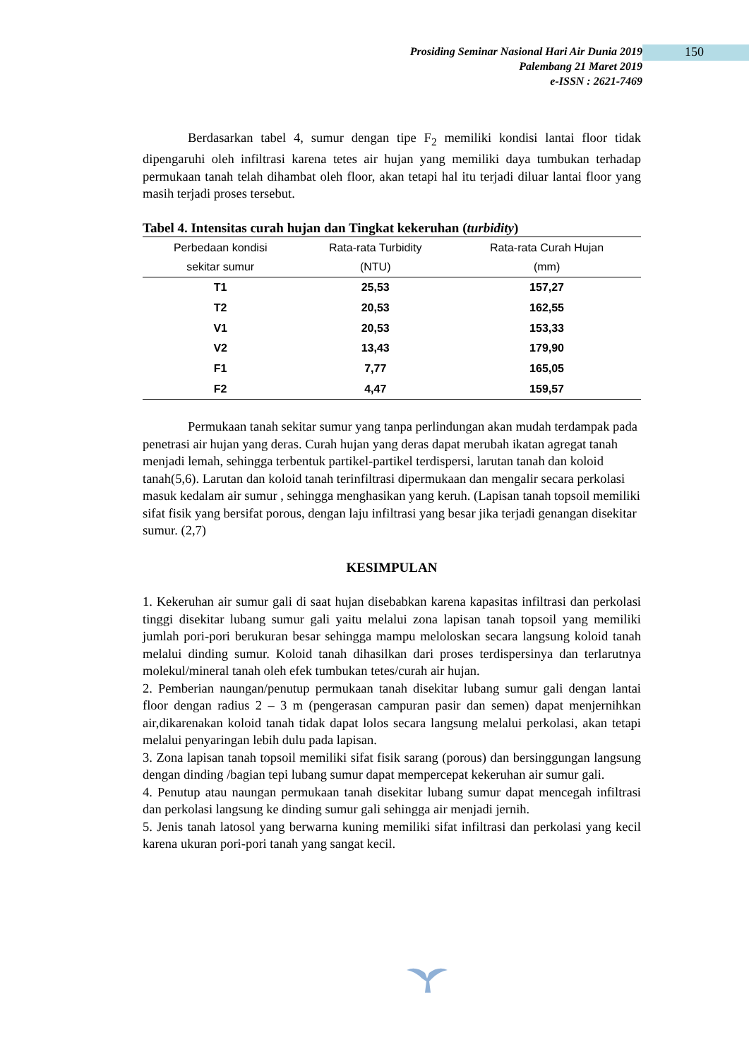Prosiding Seminar Nasional Hari Air Dunia 2019
Palembang 21 Maret 2019
e-ISSN : 2621-7469
150
Berdasarkan tabel 4, sumur dengan tipe F<sub>2</sub> memiliki kondisi lantai floor tidak dipengaruhi oleh infiltrasi karena tetes air hujan yang memiliki daya tumbukan terhadap permukaan tanah telah dihambat oleh floor, akan tetapi hal itu terjadi diluar lantai floor yang masih terjadi proses tersebut.
Tabel 4. Intensitas curah hujan dan Tingkat kekeruhan (turbidity)
| Perbedaan kondisi sekitar sumur | Rata-rata Turbidity (NTU) | Rata-rata Curah Hujan (mm) |
| --- | --- | --- |
| T1 | 25,53 | 157,27 |
| T2 | 20,53 | 162,55 |
| V1 | 20,53 | 153,33 |
| V2 | 13,43 | 179,90 |
| F1 | 7,77 | 165,05 |
| F2 | 4,47 | 159,57 |
Permukaan tanah sekitar sumur yang tanpa perlindungan akan mudah terdampak pada penetrasi air hujan yang deras. Curah hujan yang deras dapat merubah ikatan agregat tanah menjadi lemah, sehingga terbentuk partikel-partikel terdispersi, larutan tanah dan koloid tanah(5,6). Larutan dan koloid tanah terinfiltrasi dipermukaan dan mengalir secara perkolasi masuk kedalam air sumur , sehingga menghasikan yang keruh. (Lapisan tanah topsoil memiliki sifat fisik yang bersifat porous, dengan laju infiltrasi yang besar jika terjadi genangan disekitar sumur. (2,7)
KESIMPULAN
1. Kekeruhan air sumur gali di saat hujan disebabkan karena kapasitas infiltrasi dan perkolasi tinggi disekitar lubang sumur gali yaitu melalui zona lapisan tanah topsoil yang memiliki jumlah pori-pori berukuran besar sehingga mampu meloloskan secara langsung koloid tanah melalui dinding sumur. Koloid tanah dihasilkan dari proses terdispersinya dan terlarutnya molekul/mineral tanah oleh efek tumbukan tetes/curah air hujan.
2. Pemberian naungan/penutup permukaan tanah disekitar lubang sumur gali dengan lantai floor dengan radius 2 – 3 m (pengerasan campuran pasir dan semen) dapat menjernihkan air,dikarenakan koloid tanah tidak dapat lolos secara langsung melalui perkolasi, akan tetapi melalui penyaringan lebih dulu pada lapisan.
3. Zona lapisan tanah topsoil memiliki sifat fisik sarang (porous) dan bersinggungan langsung dengan dinding /bagian tepi lubang sumur dapat mempercepat kekeruhan air sumur gali.
4. Penutup atau naungan permukaan tanah disekitar lubang sumur dapat mencegah infiltrasi dan perkolasi langsung ke dinding sumur gali sehingga air menjadi jernih.
5. Jenis tanah latosol yang berwarna kuning memiliki sifat infiltrasi dan perkolasi yang kecil karena ukuran pori-pori tanah yang sangat kecil.